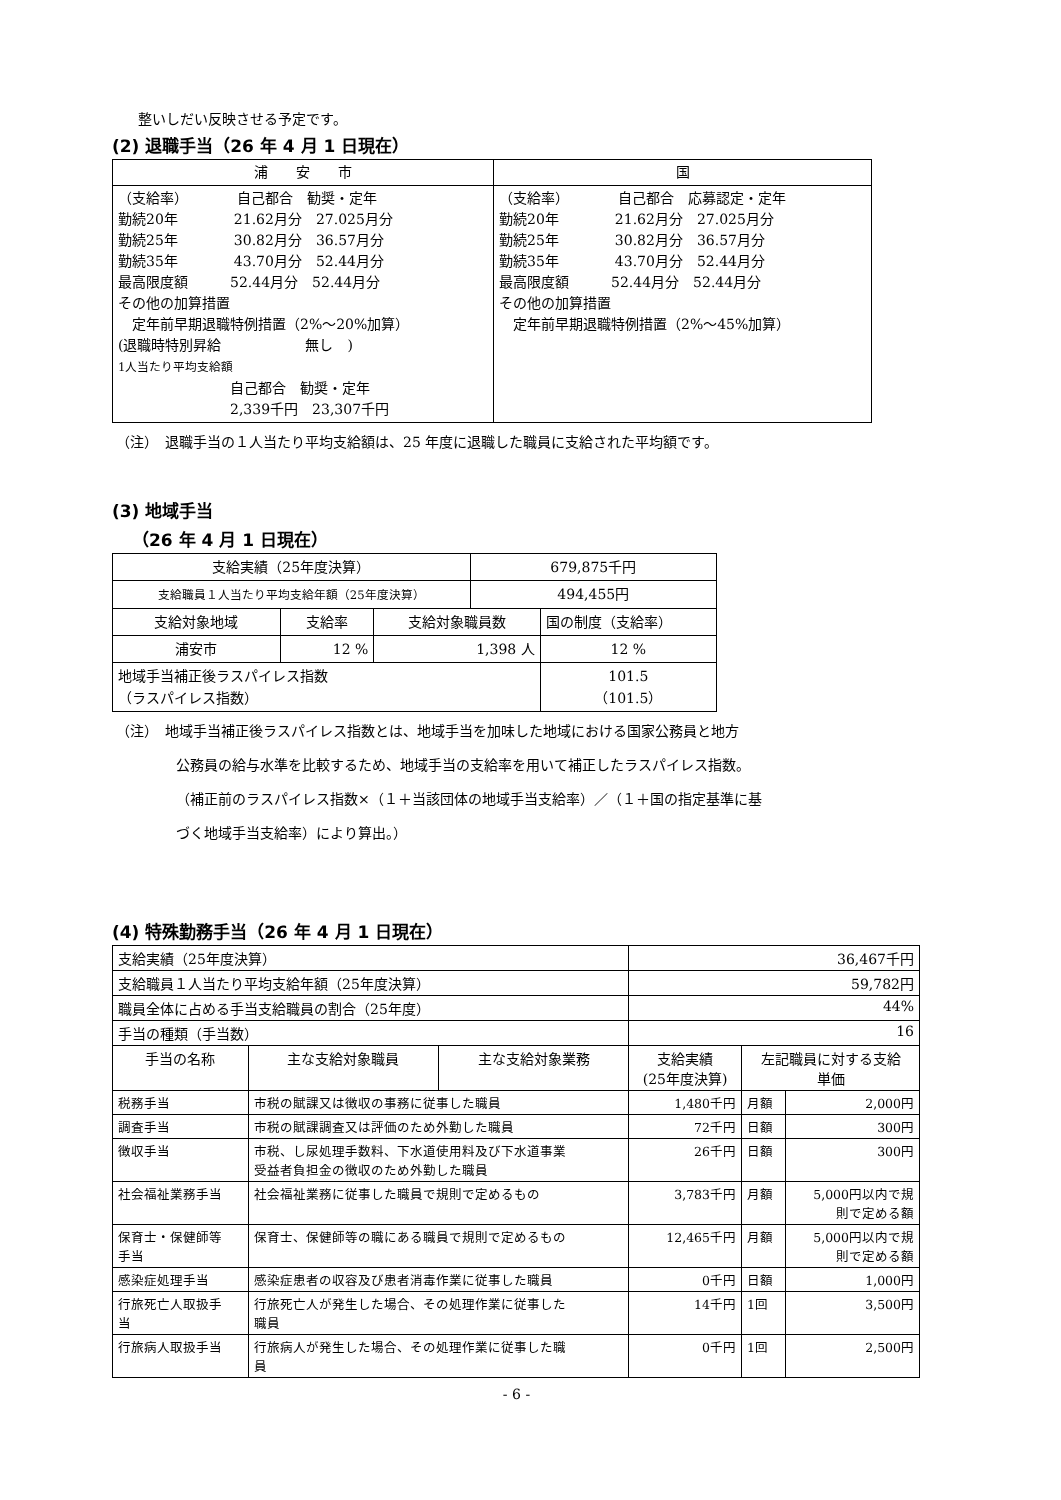整いしだい反映させる予定です。
(2) 退職手当（26 年 4 月 1 日現在）
| 浦 安 市 | 国 |
| --- | --- |
| （支給率） 自己都合 勧奨・定年 勤続20年 21.62月分 27.025月分 勤続25年 30.82月分 36.57月分 勤続35年 43.70月分 52.44月分 最高限度額 52.44月分 52.44月分 その他の加算措置 定年前早期退職特例措置（2%～20%加算） (退職時特別昇給 無し ) 1人当たり平均支給額 自己都合 勧奨・定年 2,339千円 23,307千円 | （支給率） 自己都合 応募認定・定年 勤続20年 21.62月分 27.025月分 勤続25年 30.82月分 36.57月分 勤続35年 43.70月分 52.44月分 最高限度額 52.44月分 52.44月分 その他の加算措置 定年前早期退職特例措置（2%～45%加算） |
（注）　退職手当の１人当たり平均支給額は、25 年度に退職した職員に支給された平均額です。
(3) 地域手当
（26 年 4 月 1 日現在）
| 支給実績（25年度決算） | | | 679,875千円 | |
| 支給職員１人当たり平均支給年額（25年度決算） | | | 494,455円 | |
| 支給対象地域 | 支給率 | 支給対象職員数 | | 国の制度（支給率） |
| 浦安市 | 12 % | 1,398 人 | | 12 % |
| 地域手当補正後ラスパイレス指数 （ラスパイレス指数） | | | | 101.5 （101.5） |
（注）　地域手当補正後ラスパイレス指数とは、地域手当を加味した地域における国家公務員と地方
公務員の給与水準を比較するため、地域手当の支給率を用いて補正したラスパイレス指数。
（補正前のラスパイレス指数×（１＋当該団体の地域手当支給率）／（１＋国の指定基準に基
づく地域手当支給率）により算出。）
(4) 特殊勤務手当（26 年 4 月 1 日現在）
| 支給実績（25年度決算） | | | 36,467千円 | | |
| 支給職員１人当たり平均支給年額（25年度決算） | | | 59,782円 | | |
| 職員全体に占める手当支給職員の割合（25年度） | | | 44% | | |
| 手当の種類（手当数） | | | 16 | | |
| 手当の名称 | 主な支給対象職員 | 主な支給対象業務 | 支給実績 (25年度決算) | 左記職員に対する支給 単価 | |
| 税務手当 | 市税の賦課又は徴収の事務に従事した職員 | | 1,480千円 | 月額 | 2,000円 |
| 調査手当 | 市税の賦課調査又は評価のため外勤した職員 | | 72千円 | 日額 | 300円 |
| 徴収手当 | 市税、し尿処理手数料、下水道使用料及び下水道事業 受益者負担金の徴収のため外勤した職員 | | 26千円 | 日額 | 300円 |
| 社会福祉業務手当 | 社会福祉業務に従事した職員で規則で定めるもの | | 3,783千円 | 月額 | 5,000円以内で規 則で定める額 |
| 保育士・保健師等 手当 | 保育士、保健師等の職にある職員で規則で定めるもの | | 12,465千円 | 月額 | 5,000円以内で規 則で定める額 |
| 感染症処理手当 | 感染症患者の収容及び患者消毒作業に従事した職員 | | 0千円 | 日額 | 1,000円 |
| 行旅死亡人取扱手 当 | 行旅死亡人が発生した場合、その処理作業に従事した 職員 | | 14千円 | 1回 | 3,500円 |
| 行旅病人取扱手当 | 行旅病人が発生した場合、その処理作業に従事した職 員 | | 0千円 | 1回 | 2,500円 |
- 6 -